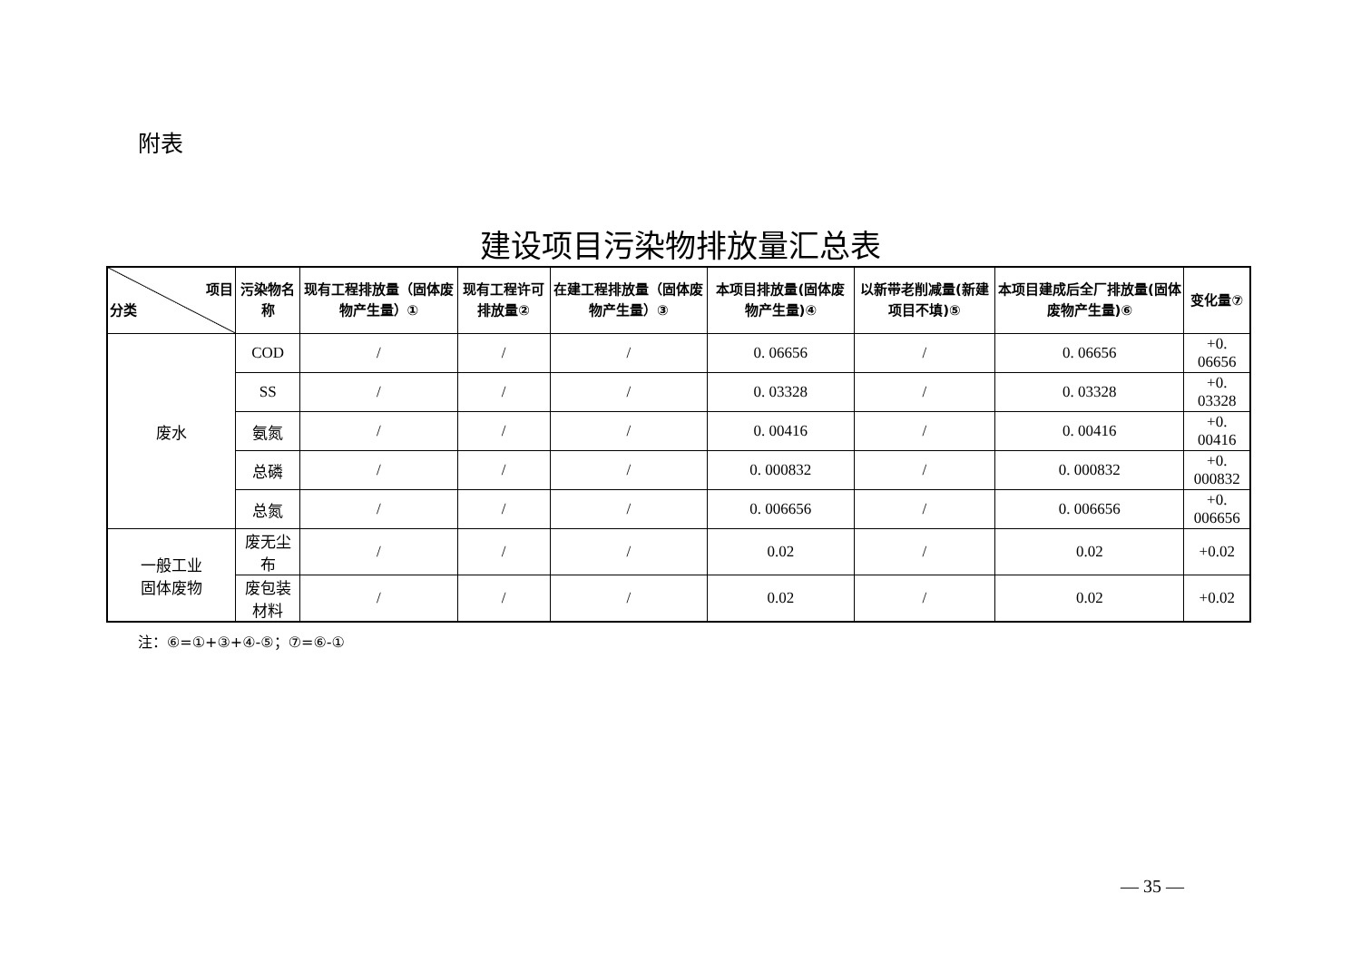附表
建设项目污染物排放量汇总表
| 项目 分类 | 污染物名称 | 现有工程排放量（固体废物产生量）① | 现有工程许可排放量② | 在建工程排放量（固体废物产生量）③ | 本项目排放量(固体废物产生量)④ | 以新带老削减量(新建项目不填)⑤ | 本项目建成后全厂排放量(固体废物产生量)⑥ | 变化量⑦ |
| --- | --- | --- | --- | --- | --- | --- | --- | --- |
| 废水 | COD | / | / | / | 0. 06656 | / | 0. 06656 | +0. 06656 |
| | SS | / | / | / | 0. 03328 | / | 0. 03328 | +0. 03328 |
| | 氨氮 | / | / | / | 0. 00416 | / | 0. 00416 | +0. 00416 |
| | 总磷 | / | / | / | 0. 000832 | / | 0. 000832 | +0. 000832 |
| | 总氮 | / | / | / | 0. 006656 | / | 0. 006656 | +0. 006656 |
| 一般工业 固体废物 | 废无尘布 | / | / | / | 0.02 | / | 0.02 | +0.02 |
| | 废包装材料 | / | / | / | 0.02 | / | 0.02 | +0.02 |
注：⑥=①+③+④-⑤；⑦=⑥-①
— 35 —